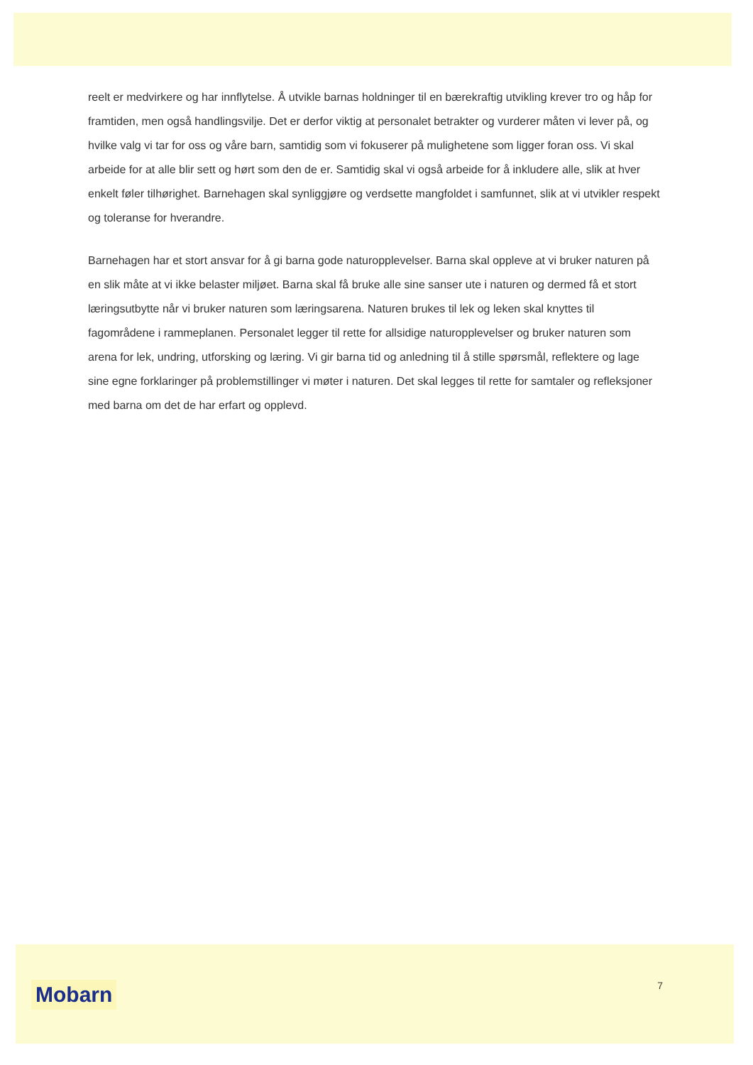reelt er medvirkere og har innflytelse. Å utvikle barnas holdninger til en bærekraftig utvikling krever tro og håp for framtiden, men også handlingsvilje. Det er derfor viktig at personalet betrakter og vurderer måten vi lever på, og hvilke valg vi tar for oss og våre barn, samtidig som vi fokuserer på mulighetene som ligger foran oss. Vi skal arbeide for at alle blir sett og hørt som den de er. Samtidig skal vi også arbeide for å inkludere alle, slik at hver enkelt føler tilhørighet. Barnehagen skal synliggjøre og verdsette mangfoldet i samfunnet, slik at vi utvikler respekt og toleranse for hverandre.
Barnehagen har et stort ansvar for å gi barna gode naturopplevelser. Barna skal oppleve at vi bruker naturen på en slik måte at vi ikke belaster miljøet. Barna skal få bruke alle sine sanser ute i naturen og dermed få et stort læringsutbytte når vi bruker naturen som læringsarena. Naturen brukes til lek og leken skal knyttes til fagområdene i rammeplanen. Personalet legger til rette for allsidige naturopplevelser og bruker naturen som arena for lek, undring, utforsking og læring. Vi gir barna tid og anledning til å stille spørsmål, reflektere og lage sine egne forklaringer på problemstillinger vi møter i naturen. Det skal legges til rette for samtaler og refleksjoner med barna om det de har erfart og opplevd.
Mobarn
7